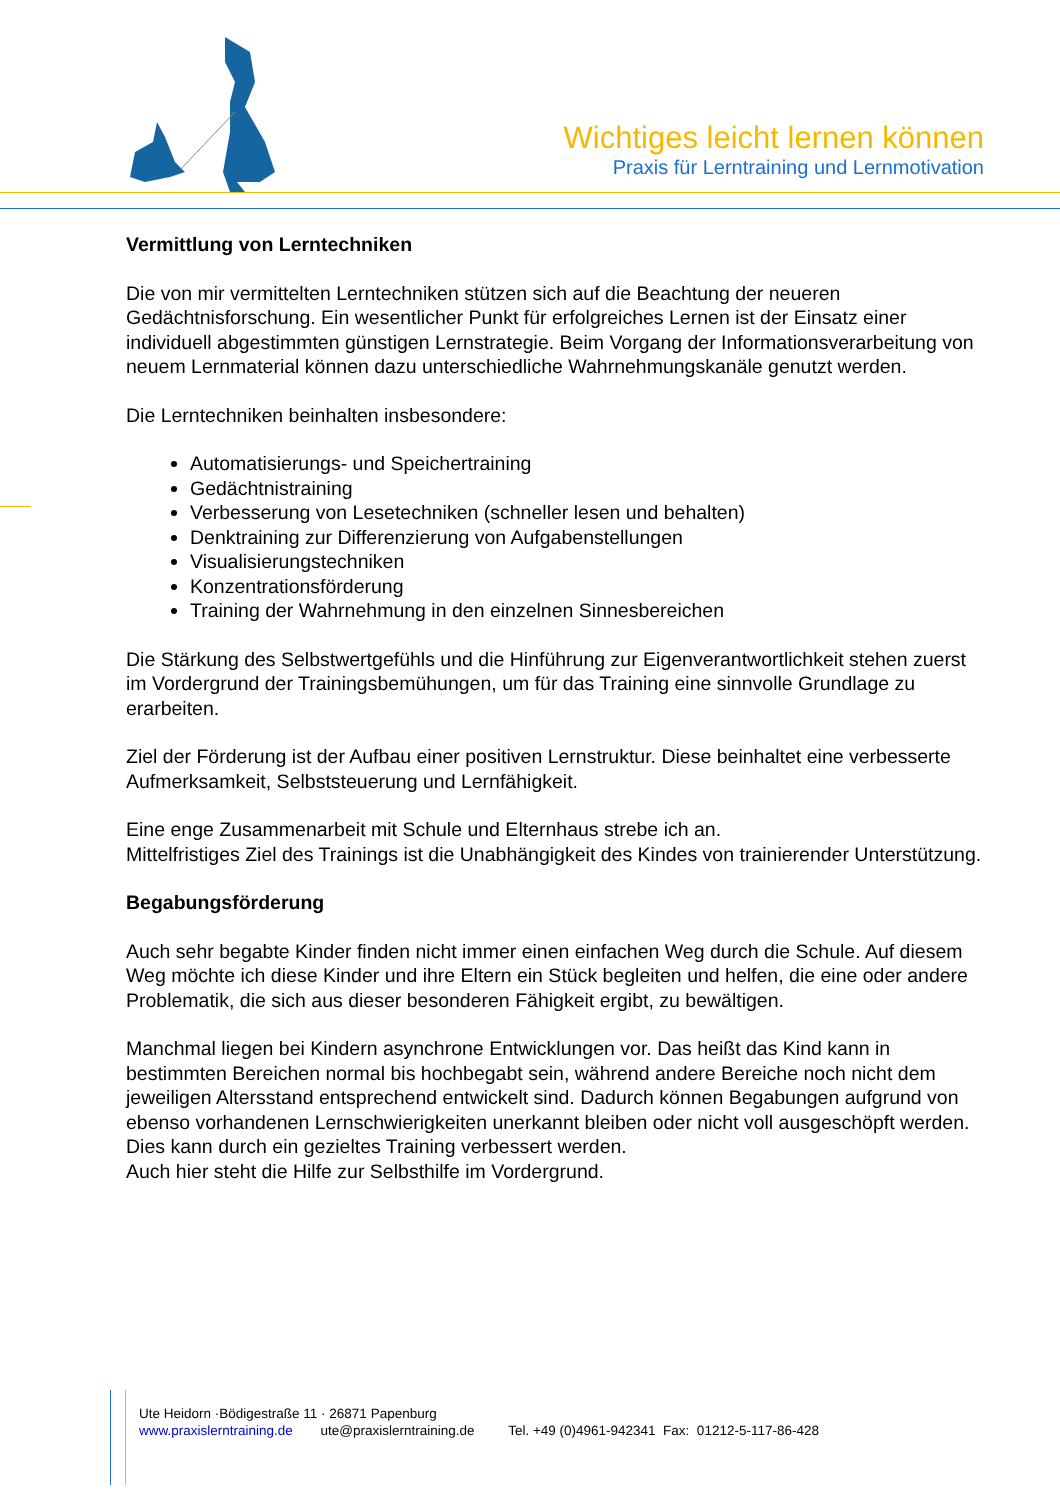Wichtiges leicht lernen können
Praxis für Lerntraining und Lernmotivation
Vermittlung von Lerntechniken
Die von mir vermittelten Lerntechniken stützen sich auf die Beachtung der neueren Gedächtnisforschung. Ein wesentlicher Punkt für erfolgreiches Lernen ist der Einsatz einer individuell abgestimmten günstigen Lernstrategie. Beim Vorgang der Informationsverarbeitung von neuem Lernmaterial können dazu unterschiedliche Wahrnehmungskanäle genutzt werden.
Die Lerntechniken beinhalten insbesondere:
Automatisierungs- und Speichertraining
Gedächtnistraining
Verbesserung von Lesetechniken (schneller lesen und behalten)
Denktraining zur Differenzierung von Aufgabenstellungen
Visualisierungstechniken
Konzentrationsförderung
Training der Wahrnehmung in den einzelnen Sinnesbereichen
Die Stärkung des Selbstwertgefühls und die Hinführung zur Eigenverantwortlichkeit stehen zuerst im Vordergrund der Trainingsbemühungen, um für das Training eine sinnvolle Grundlage zu erarbeiten.
Ziel der Förderung ist der Aufbau einer positiven Lernstruktur. Diese beinhaltet eine verbesserte Aufmerksamkeit, Selbststeuerung und Lernfähigkeit.
Eine enge Zusammenarbeit mit Schule und Elternhaus strebe ich an.
Mittelfristiges Ziel des Trainings ist die Unabhängigkeit des Kindes von trainierender Unterstützung.
Begabungsförderung
Auch sehr begabte Kinder finden nicht immer einen einfachen Weg durch die Schule. Auf diesem Weg möchte ich diese Kinder und ihre Eltern ein Stück begleiten und helfen, die eine oder andere Problematik, die sich aus dieser besonderen Fähigkeit ergibt, zu bewältigen.
Manchmal liegen bei Kindern asynchrone Entwicklungen vor. Das heißt das Kind kann in bestimmten Bereichen normal bis hochbegabt sein, während andere Bereiche noch nicht dem jeweiligen Altersstand entsprechend entwickelt sind. Dadurch können Begabungen aufgrund von ebenso vorhandenen Lernschwierigkeiten unerkannt bleiben oder nicht voll ausgeschöpft werden. Dies kann durch ein gezieltes Training verbessert werden.
Auch hier steht die Hilfe zur Selbsthilfe im Vordergrund.
Ute Heidorn ·Bödigestraße 11 · 26871 Papenburg
www.praxislerntraining.de ute@praxislerntraining.de Tel. +49 (0)4961-942341 Fax: 01212-5-117-86-428